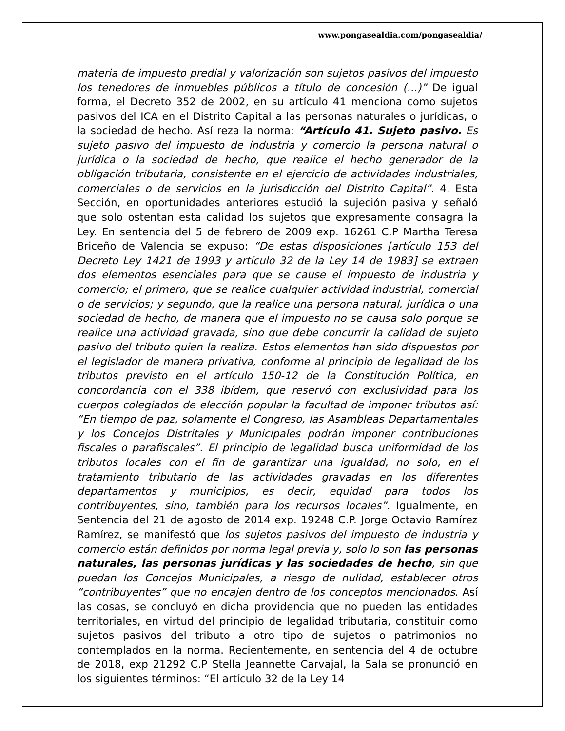www.pongasealdia.com/pongasealdia/
materia de impuesto predial y valorización son sujetos pasivos del impuesto los tenedores de inmuebles públicos a título de concesión (…)” De igual forma, el Decreto 352 de 2002, en su artículo 41 menciona como sujetos pasivos del ICA en el Distrito Capital a las personas naturales o jurídicas, o la sociedad de hecho. Así reza la norma: “Artículo 41. Sujeto pasivo. Es sujeto pasivo del impuesto de industria y comercio la persona natural o jurídica o la sociedad de hecho, que realice el hecho generador de la obligación tributaria, consistente en el ejercicio de actividades industriales, comerciales o de servicios en la jurisdicción del Distrito Capital”. 4. Esta Sección, en oportunidades anteriores estudió la sujeción pasiva y señaló que solo ostentan esta calidad los sujetos que expresamente consagra la Ley. En sentencia del 5 de febrero de 2009 exp. 16261 C.P Martha Teresa Briceño de Valencia se expuso: “De estas disposiciones [artículo 153 del Decreto Ley 1421 de 1993 y artículo 32 de la Ley 14 de 1983] se extraen dos elementos esenciales para que se cause el impuesto de industria y comercio; el primero, que se realice cualquier actividad industrial, comercial o de servicios; y segundo, que la realice una persona natural, jurídica o una sociedad de hecho, de manera que el impuesto no se causa solo porque se realice una actividad gravada, sino que debe concurrir la calidad de sujeto pasivo del tributo quien la realiza. Estos elementos han sido dispuestos por el legislador de manera privativa, conforme al principio de legalidad de los tributos previsto en el artículo 150-12 de la Constitución Política, en concordancia con el 338 ibídem, que reservó con exclusividad para los cuerpos colegiados de elección popular la facultad de imponer tributos así: “En tiempo de paz, solamente el Congreso, las Asambleas Departamentales y los Concejos Distritales y Municipales podrán imponer contribuciones fiscales o parafiscales”. El principio de legalidad busca uniformidad de los tributos locales con el fin de garantizar una igualdad, no solo, en el tratamiento tributario de las actividades gravadas en los diferentes departamentos y municipios, es decir, equidad para todos los contribuyentes, sino, también para los recursos locales”. Igualmente, en Sentencia del 21 de agosto de 2014 exp. 19248 C.P. Jorge Octavio Ramírez Ramírez, se manifestó que los sujetos pasivos del impuesto de industria y comercio están definidos por norma legal previa y, solo lo son las personas naturales, las personas jurídicas y las sociedades de hecho, sin que puedan los Concejos Municipales, a riesgo de nulidad, establecer otros “contribuyentes” que no encajen dentro de los conceptos mencionados. Así las cosas, se concluyó en dicha providencia que no pueden las entidades territoriales, en virtud del principio de legalidad tributaria, constituir como sujetos pasivos del tributo a otro tipo de sujetos o patrimonios no contemplados en la norma. Recientemente, en sentencia del 4 de octubre de 2018, exp 21292 C.P Stella Jeannette Carvajal, la Sala se pronunció en los siguientes términos: “El artículo 32 de la Ley 14